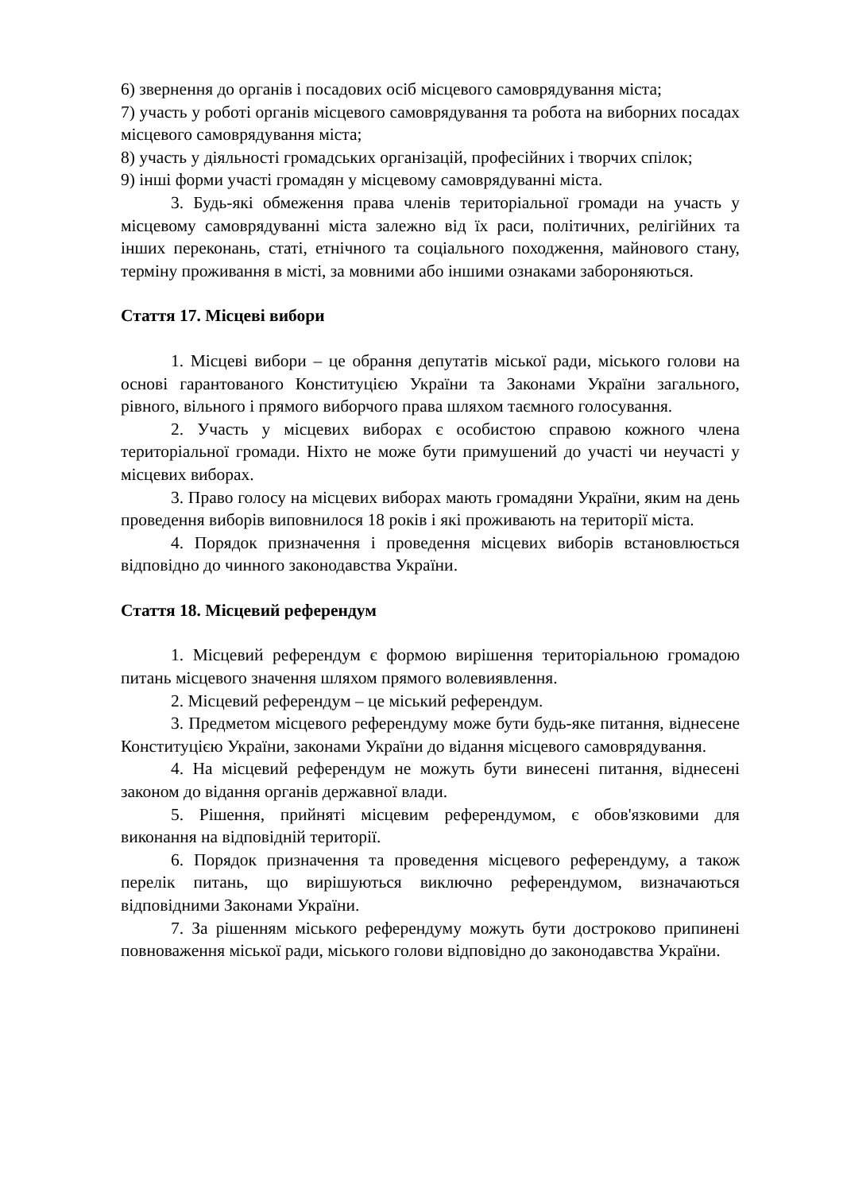6) звернення до органів і посадових осіб місцевого самоврядування міста;
7) участь у роботі органів місцевого самоврядування та робота на виборних посадах місцевого самоврядування міста;
8) участь у діяльності громадських організацій, професійних і творчих спілок;
9) інші форми участі громадян у місцевому самоврядуванні міста.
3. Будь-які обмеження права членів територіальної громади на участь у місцевому самоврядуванні міста залежно від їх раси, політичних, релігійних та інших переконань, статі, етнічного та соціального походження, майнового стану, терміну проживання в місті, за мовними або іншими ознаками забороняються.
Стаття 17. Місцеві вибори
1. Місцеві вибори – це обрання депутатів міської ради, міського голови на основі гарантованого Конституцією України та Законами України загального, рівного, вільного і прямого виборчого права шляхом таємного голосування.
2. Участь у місцевих виборах є особистою справою кожного члена територіальної громади. Ніхто не може бути примушений до участі чи неучасті у місцевих виборах.
3. Право голосу на місцевих виборах мають громадяни України, яким на день проведення виборів виповнилося 18 років і які проживають на території міста.
4. Порядок призначення і проведення місцевих виборів встановлюється відповідно до чинного законодавства України.
Стаття 18. Місцевий референдум
1. Місцевий референдум є формою вирішення територіальною громадою питань місцевого значення шляхом прямого волевиявлення.
2. Місцевий референдум – це міський референдум.
3. Предметом місцевого референдуму може бути будь-яке питання, віднесене Конституцією України, законами України до відання місцевого самоврядування.
4. На місцевий референдум не можуть бути винесені питання, віднесені законом до відання органів державної влади.
5. Рішення, прийняті місцевим референдумом, є обов'язковими для виконання на відповідній території.
6. Порядок призначення та проведення місцевого референдуму, а також перелік питань, що вирішуються виключно референдумом, визначаються відповідними Законами України.
7. За рішенням міського референдуму можуть бути достроково припинені повноваження міської ради, міського голови відповідно до законодавства України.